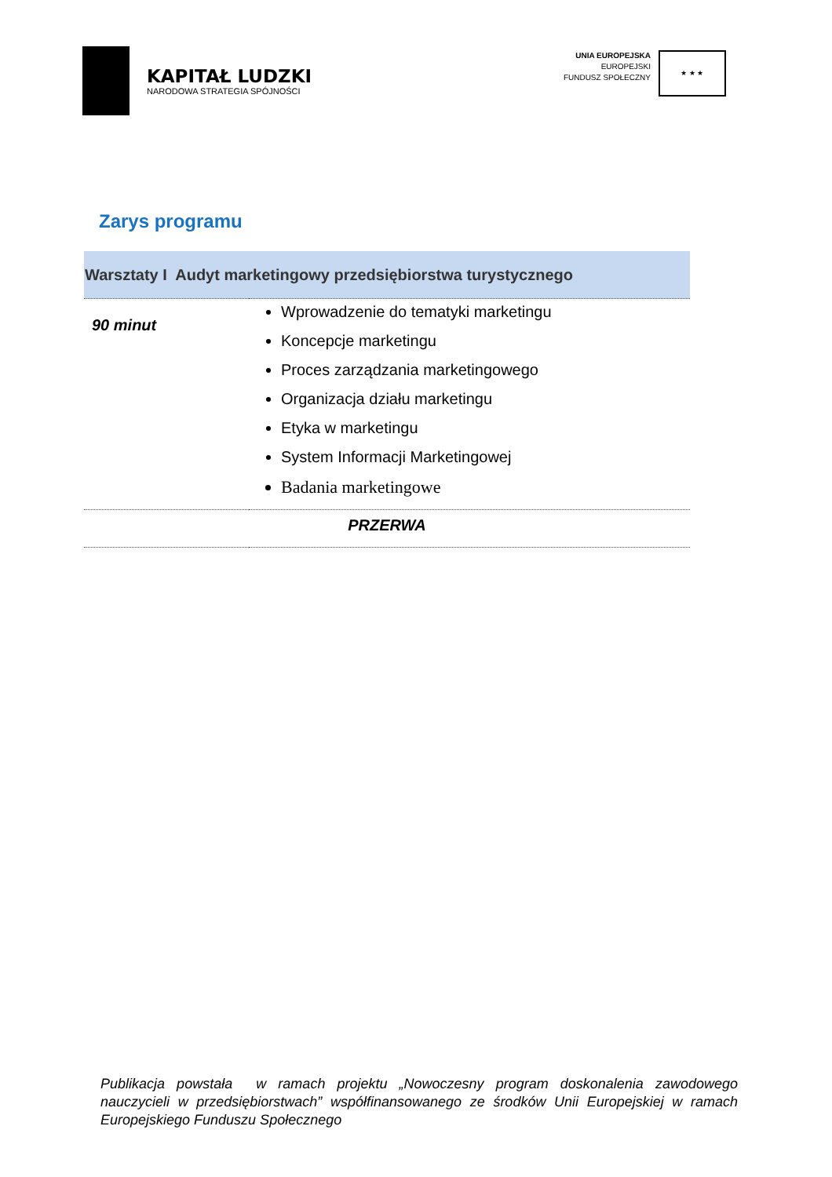KAPITAŁ LUDZKI
NARODOWA STRATEGIA SPÓJNOŚCI
UNIA EUROPEJSKA
EUROPEJSKI
FUNDUSZ SPOŁECZNY
★ ★ ★
Zarys programu
| Warsztaty I Audyt marketingowy przedsiębiorstwa turystycznego | |
| --- | --- |
| 90 minut | Wprowadzenie do tematyki marketingu Koncepcje marketingu Proces zarządzania marketingowego Organizacja działu marketingu Etyka w marketingu System Informacji Marketingowej Badania marketingowe |
| PRZERWA | |
Publikacja powstała w ramach projektu „Nowoczesny program doskonalenia zawodowego nauczycieli w przedsiębiorstwach” współfinansowanego ze środków Unii Europejskiej w ramach Europejskiego Funduszu Społecznego